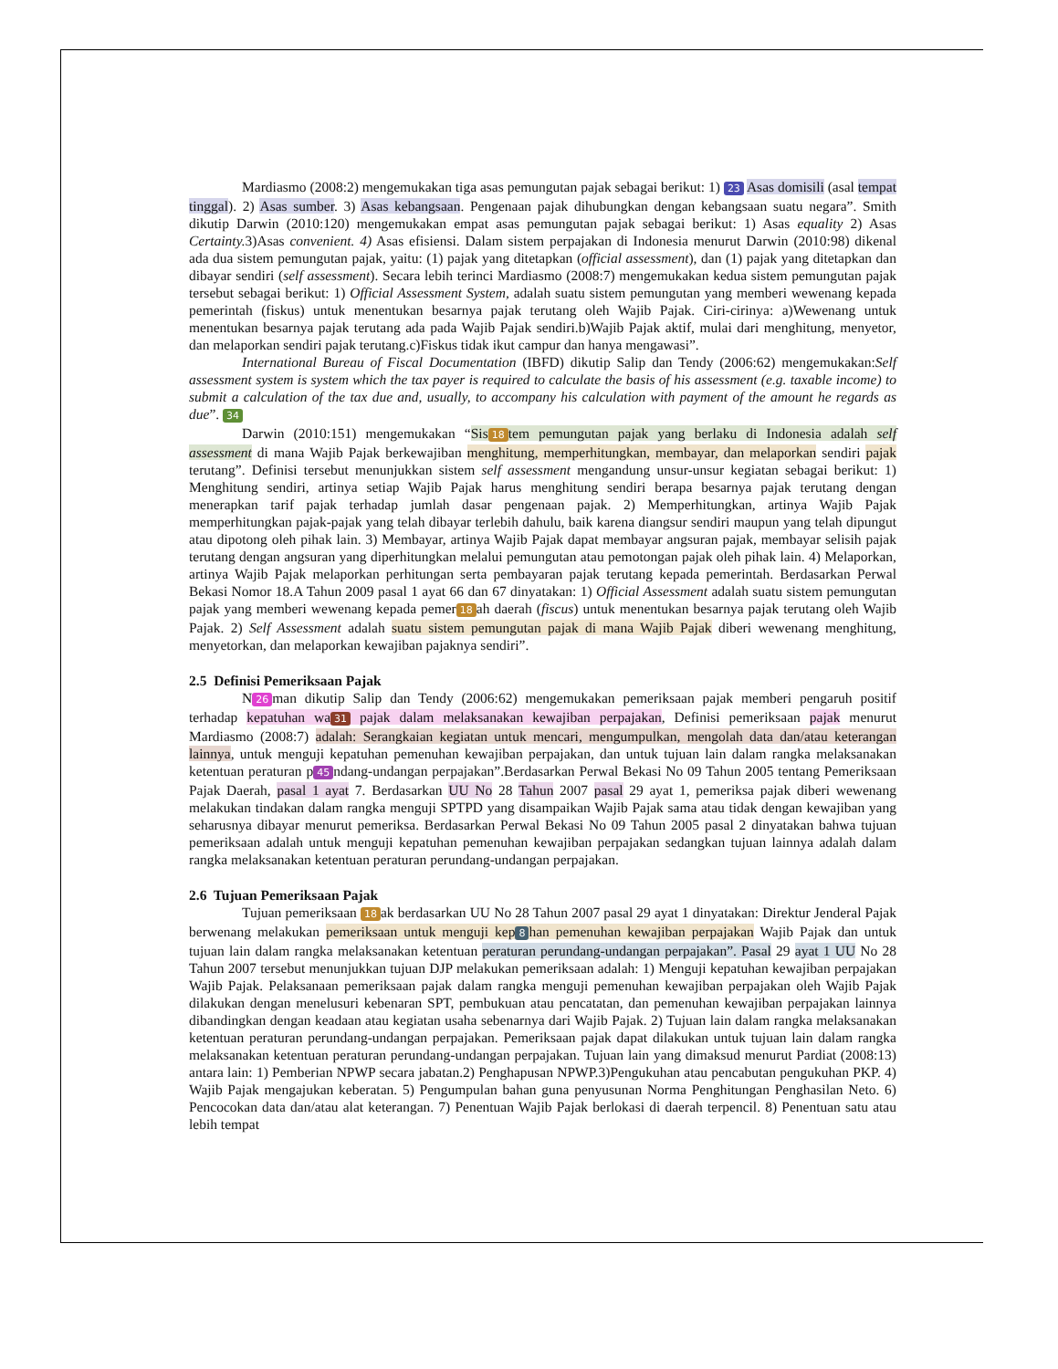Mardiasmo (2008:2) mengemukakan tiga asas pemungutan pajak sebagai berikut: 1) 23 Asas domisili (asal tempat tinggal). 2) Asas sumber. 3) Asas kebangsaan. Pengenaan pajak dihubungkan dengan kebangsaan suatu negara”. Smith dikutip Darwin (2010:120) mengemukakan empat asas pemungutan pajak sebagai berikut: 1) Asas equality 2) Asas Certainty. 3)Asas convenient. 4) Asas efisiensi. Dalam sistem perpajakan di Indonesia menurut Darwin (2010:98) dikenal ada dua sistem pemungutan pajak, yaitu: (1) pajak yang ditetapkan (official assessment), dan (1) pajak yang ditetapkan dan dibayar sendiri (self assessment). Secara lebih terinci Mardiasmo (2008:7) mengemukakan kedua sistem pemungutan pajak tersebut sebagai berikut: 1) Official Assessment System, adalah suatu sistem pemungutan yang memberi wewenang kepada pemerintah (fiskus) untuk menentukan besarnya pajak terutang oleh Wajib Pajak. Ciri-cirinya: a)Wewenang untuk menentukan besarnya pajak terutang ada pada Wajib Pajak sendiri.b)Wajib Pajak aktif, mulai dari menghitung, menyetor, dan melaporkan sendiri pajak terutang.c)Fiskus tidak ikut campur dan hanya mengawasi”.
International Bureau of Fiscal Documentation (IBFD) dikutip Salip dan Tendy (2006:62) mengemukakan:Self assessment system is system which the tax payer is required to calculate the basis of his assessment (e.g. taxable income) to submit a calculation of the tax due and, usually, to accompany his calculation with payment of the amount he regards as due”. 34
Darwin (2010:151) mengemukakan “Sis 18 tem pemungutan pajak yang berlaku di Indonesia adalah self assessment di mana Wajib Pajak berkewajiban menghitung, memperhitungkan, membayar, dan melaporkan sendiri pajak terutang”. Definisi tersebut menunjukkan sistem self assessment mengandung unsur-unsur kegiatan sebagai berikut: 1) Menghitung sendiri, artinya setiap Wajib Pajak harus menghitung sendiri berapa besarnya pajak terutang dengan menerapkan tarif pajak terhadap jumlah dasar pengenaan pajak. 2) Memperhitungkan, artinya Wajib Pajak memperhitungkan pajak-pajak yang telah dibayar terlebih dahulu, baik karena diangsur sendiri maupun yang telah dipungut atau dipotong oleh pihak lain. 3) Membayar, artinya Wajib Pajak dapat membayar angsuran pajak, membayar selisih pajak terutang dengan angsuran yang diperhitungkan melalui pemungutan atau pemotongan pajak oleh pihak lain. 4) Melaporkan, artinya Wajib Pajak melaporkan perhitungan serta pembayaran pajak terutang kepada pemerintah. Berdasarkan Perwal Bekasi Nomor 18.A Tahun 2009 pasal 1 ayat 66 dan 67 dinyatakan: 1) Official Assessment adalah suatu sistem pemungutan pajak yang memberi wewenang kepada pemer 18 ah daerah (fiscus) untuk menentukan besarnya pajak terutang oleh Wajib Pajak. 2) Self Assessment adalah suatu sistem pemungutan pajak di mana Wajib Pajak diberi wewenang menghitung, menyetorkan, dan melaporkan kewajiban pajaknya sendiri”.
2.5 Definisi Pemeriksaan Pajak
N 26 man dikutip Salip dan Tendy (2006:62) mengemukakan pemeriksaan pajak memberi pengaruh positif terhadap kepatuhan wa 31 pajak dalam melaksanakan kewajiban perpajakan, Definisi pemeriksaan pajak menurut Mardiasmo (2008:7) adalah: Serangkaian kegiatan untuk mencari, mengumpulkan, mengolah data dan/atau keterangan lainnya, untuk menguji kepatuhan pemenuhan kewajiban perpajakan, dan untuk tujuan lain dalam rangka melaksanakan ketentuan peraturan p 45 ndang-undangan perpajakan”.Berdasarkan Perwal Bekasi No 09 Tahun 2005 tentang Pemeriksaan Pajak Daerah, pasal 1 ayat 7. Berdasarkan UU No 28 Tahun 2007 pasal 29 ayat 1, pemeriksa pajak diberi wewenang melakukan tindakan dalam rangka menguji SPTPD yang disampaikan Wajib Pajak sama atau tidak dengan kewajiban yang seharusnya dibayar menurut pemeriksa. Berdasarkan Perwal Bekasi No 09 Tahun 2005 pasal 2 dinyatakan bahwa tujuan pemeriksaan adalah untuk menguji kepatuhan pemenuhan kewajiban perpajakan sedangkan tujuan lainnya adalah dalam rangka melaksanakan ketentuan peraturan perundang-undangan perpajakan.
2.6 Tujuan Pemeriksaan Pajak
Tujuan pemeriksaan 18 ak berdasarkan UU No 28 Tahun 2007 pasal 29 ayat 1 dinyatakan: Direktur Jenderal Pajak berwenang melakukan pemeriksaan untuk menguji kep 8 han pemenuhan kewajiban perpajakan Wajib Pajak dan untuk tujuan lain dalam rangka melaksanakan ketentuan peraturan perundang-undangan perpajakan”. Pasal 29 ayat 1 UU No 28 Tahun 2007 tersebut menunjukkan tujuan DJP melakukan pemeriksaan adalah: 1) Menguji kepatuhan kewajiban perpajakan Wajib Pajak. Pelaksanaan pemeriksaan pajak dalam rangka menguji pemenuhan kewajiban perpajakan oleh Wajib Pajak dilakukan dengan menelusuri kebenaran SPT, pembukuan atau pencatatan, dan pemenuhan kewajiban perpajakan lainnya dibandingkan dengan keadaan atau kegiatan usaha sebenarnya dari Wajib Pajak. 2) Tujuan lain dalam rangka melaksanakan ketentuan peraturan perundang-undangan perpajakan. Pemeriksaan pajak dapat dilakukan untuk tujuan lain dalam rangka melaksanakan ketentuan peraturan perundang-undangan perpajakan. Tujuan lain yang dimaksud menurut Pardiat (2008:13) antara lain: 1) Pemberian NPWP secara jabatan.2) Penghapusan NPWP.3)Pengukuhan atau pencabutan pengukuhan PKP. 4) Wajib Pajak mengajukan keberatan. 5) Pengumpulan bahan guna penyusunan Norma Penghitungan Penghasilan Neto. 6) Pencocokan data dan/atau alat keterangan. 7) Penentuan Wajib Pajak berlokasi di daerah terpencil. 8) Penentuan satu atau lebih tempat